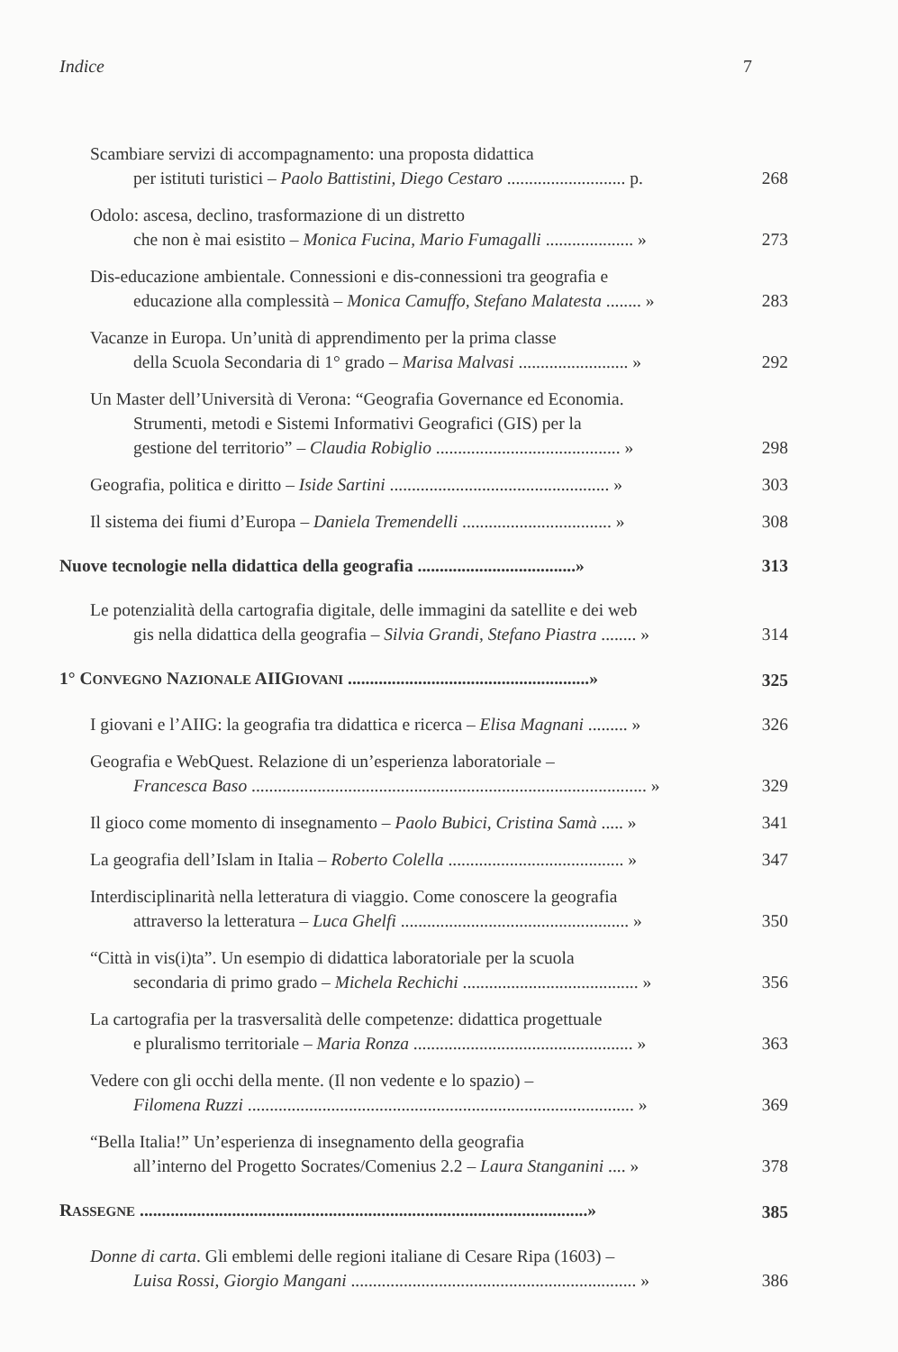Indice 7
Scambiare servizi di accompagnamento: una proposta didattica
per istituti turistici – Paolo Battistini, Diego Cestaro ........................... p.
268
Odolo: ascesa, declino, trasformazione di un distretto
che non è mai esistito – Monica Fucina, Mario Fumagalli .................... »
273
Dis-educazione ambientale. Connessioni e dis-connessioni tra geografia e
educazione alla complessità – Monica Camuffo, Stefano Malatesta ........ »
283
Vacanze in Europa. Un’unità di apprendimento per la prima classe
della Scuola Secondaria di 1° grado – Marisa Malvasi ......................... »
292
Un Master dell’Università di Verona: “Geografia Governance ed Economia.
Strumenti, metodi e Sistemi Informativi Geografici (GIS) per la
gestione del territorio” – Claudia Robiglio .......................................... »
298
Geografia, politica e diritto – Iside Sartini .................................................. »
303
Il sistema dei fiumi d’Europa – Daniela Tremendelli .................................. »
308
Nuove tecnologie nella didattica della geografia ....................................»
313
Le potenzialità della cartografia digitale, delle immagini da satellite e dei web
gis nella didattica della geografia – Silvia Grandi, Stefano Piastra ........ »
314
1° CONVEGNO NAZIONALE AIIGIOVANI .......................................................»
325
I giovani e l’AIIG: la geografia tra didattica e ricerca – Elisa Magnani ......... »
326
Geografia e WebQuest. Relazione di un’esperienza laboratoriale –
Francesca Baso .......................................................................................... »
329
Il gioco come momento di insegnamento – Paolo Bubici, Cristina Samà ..... »
341
La geografia dell’Islam in Italia – Roberto Colella ........................................ »
347
Interdisciplinarità nella letteratura di viaggio. Come conoscere la geografia
attraverso la letteratura – Luca Ghelfi .................................................... »
350
“Città in vis(i)ta”. Un esempio di didattica laboratoriale per la scuola
secondaria di primo grado – Michela Rechichi ........................................ »
356
La cartografia per la trasversalità delle competenze: didattica progettuale
e pluralismo territoriale – Maria Ronza .................................................. »
363
Vedere con gli occhi della mente. (Il non vedente e lo spazio) –
Filomena Ruzzi ........................................................................................ »
369
“Bella Italia!” Un’esperienza di insegnamento della geografia
all’interno del Progetto Socrates/Comenius 2.2 – Laura Stanganini .... »
378
RASSEGNE ......................................................................................................»
385
Donne di carta. Gli emblemi delle regioni italiane di Cesare Ripa (1603) –
Luisa Rossi, Giorgio Mangani ................................................................. »
386